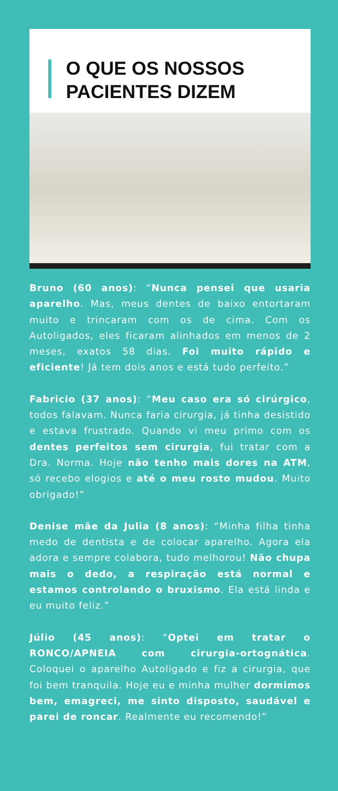O QUE OS NOSSOS
PACIENTES DIZEM
Bruno (60 anos): “Nunca pensei que usaria aparelho. Mas, meus dentes de baixo entortaram muito e trincaram com os de cima. Com os Autoligados, eles ficaram alinhados em menos de 2 meses, exatos 58 dias. Foi muito rápido e eficiente! Já tem dois anos e está tudo perfeito.”
Fabricio (37 anos): “Meu caso era só cirúrgico, todos falavam. Nunca faria cirurgia, já tinha desistido e estava frustrado. Quando vi meu primo com os dentes perfeitos sem cirurgia, fui tratar com a Dra. Norma. Hoje não tenho mais dores na ATM, só recebo elogios e até o meu rosto mudou. Muito obrigado!”
Denise mãe da Julia (8 anos): “Minha filha tinha medo de dentista e de colocar aparelho. Agora ela adora e sempre colabora, tudo melhorou! Não chupa mais o dedo, a respiração está normal e estamos controlando o bruxismo. Ela está linda e eu muito feliz.”
Júlio (45 anos): “Optei em tratar o RONCO/APNEIA com cirurgia-ortognática. Coloquei o aparelho Autoligado e fiz a cirurgia, que foi bem tranquila. Hoje eu e minha mulher dormimos bem, emagreci, me sinto disposto, saudável e parei de roncar. Realmente eu recomendo!”